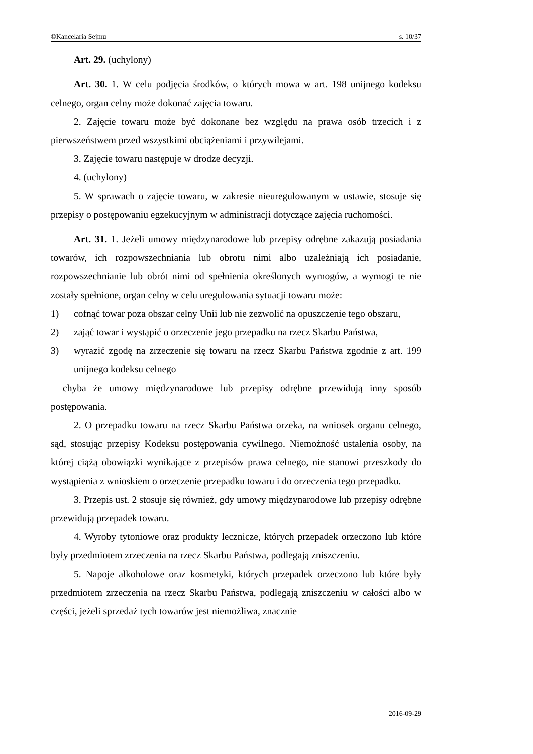©Kancelaria Sejmu s. 10/37
Art. 29. (uchylony)
Art. 30. 1. W celu podjęcia środków, o których mowa w art. 198 unijnego kodeksu celnego, organ celny może dokonać zajęcia towaru.
2. Zajęcie towaru może być dokonane bez względu na prawa osób trzecich i z pierwszeństwem przed wszystkimi obciążeniami i przywilejami.
3. Zajęcie towaru następuje w drodze decyzji.
4. (uchylony)
5. W sprawach o zajęcie towaru, w zakresie nieuregulowanym w ustawie, stosuje się przepisy o postępowaniu egzekucyjnym w administracji dotyczące zajęcia ruchomości.
Art. 31. 1. Jeżeli umowy międzynarodowe lub przepisy odrębne zakazują posiadania towarów, ich rozpowszechniania lub obrotu nimi albo uzależniają ich posiadanie, rozpowszechnianie lub obrót nimi od spełnienia określonych wymogów, a wymogi te nie zostały spełnione, organ celny w celu uregulowania sytuacji towaru może:
1) cofnąć towar poza obszar celny Unii lub nie zezwolić na opuszczenie tego obszaru,
2) zająć towar i wystąpić o orzeczenie jego przepadku na rzecz Skarbu Państwa,
3) wyrazić zgodę na zrzeczenie się towaru na rzecz Skarbu Państwa zgodnie z art. 199 unijnego kodeksu celnego
– chyba że umowy międzynarodowe lub przepisy odrębne przewidują inny sposób postępowania.
2. O przepadku towaru na rzecz Skarbu Państwa orzeka, na wniosek organu celnego, sąd, stosując przepisy Kodeksu postępowania cywilnego. Niemożność ustalenia osoby, na której ciążą obowiązki wynikające z przepisów prawa celnego, nie stanowi przeszkody do wystąpienia z wnioskiem o orzeczenie przepadku towaru i do orzeczenia tego przepadku.
3. Przepis ust. 2 stosuje się również, gdy umowy międzynarodowe lub przepisy odrębne przewidują przepadek towaru.
4. Wyroby tytoniowe oraz produkty lecznicze, których przepadek orzeczono lub które były przedmiotem zrzeczenia na rzecz Skarbu Państwa, podlegają zniszczeniu.
5. Napoje alkoholowe oraz kosmetyki, których przepadek orzeczono lub które były przedmiotem zrzeczenia na rzecz Skarbu Państwa, podlegają zniszczeniu w całości albo w części, jeżeli sprzedaż tych towarów jest niemożliwa, znacznie
2016-09-29